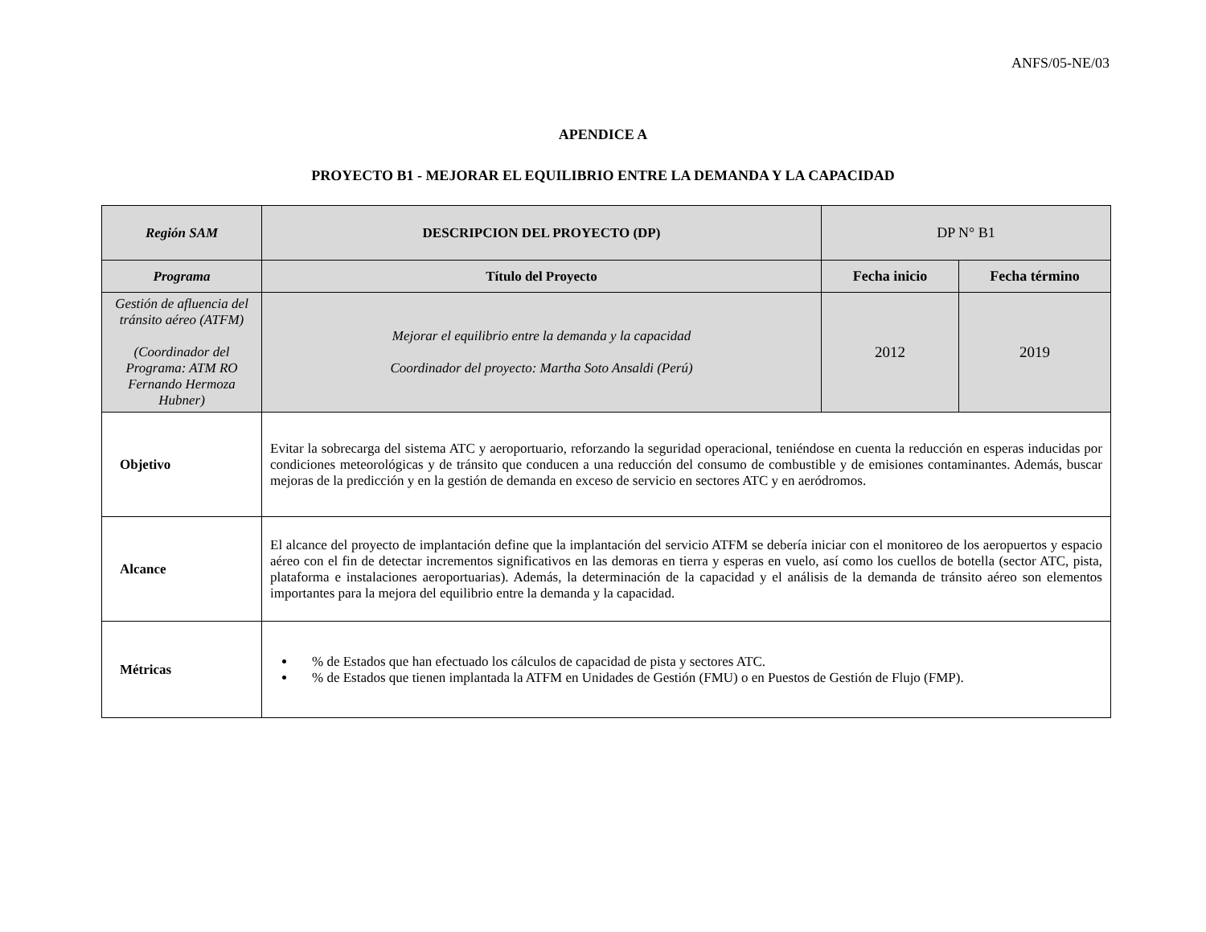ANFS/05-NE/03
APENDICE A
PROYECTO B1 - MEJORAR EL EQUILIBRIO ENTRE LA DEMANDA Y LA CAPACIDAD
| Región SAM | DESCRIPCION DEL PROYECTO (DP) | DP N° B1 | |
| Programa | Título del Proyecto | Fecha inicio | Fecha término |
| Gestión de afluencia del tránsito aéreo (ATFM) (Coordinador del Programa: ATM RO Fernando Hermoza Hubner) | Mejorar el equilibrio entre la demanda y la capacidad Coordinador del proyecto: Martha Soto Ansaldi (Perú) | 2012 | 2019 |
| Objetivo | Evitar la sobrecarga del sistema ATC y aeroportuario, reforzando la seguridad operacional, teniéndose en cuenta la reducción en esperas inducidas por condiciones meteorológicas y de tránsito que conducen a una reducción del consumo de combustible y de emisiones contaminantes. Además, buscar mejoras de la predicción y en la gestión de demanda en exceso de servicio en sectores ATC y en aeródromos. | | |
| Alcance | El alcance del proyecto de implantación define que la implantación del servicio ATFM se debería iniciar con el monitoreo de los aeropuertos y espacio aéreo con el fin de detectar incrementos significativos en las demoras en tierra y esperas en vuelo, así como los cuellos de botella (sector ATC, pista, plataforma e instalaciones aeroportuarias). Además, la determinación de la capacidad y el análisis de la demanda de tránsito aéreo son elementos importantes para la mejora del equilibrio entre la demanda y la capacidad. | | |
| Métricas | % de Estados que han efectuado los cálculos de capacidad de pista y sectores ATC. % de Estados que tienen implantada la ATFM en Unidades de Gestión (FMU) o en Puestos de Gestión de Flujo (FMP). | | |